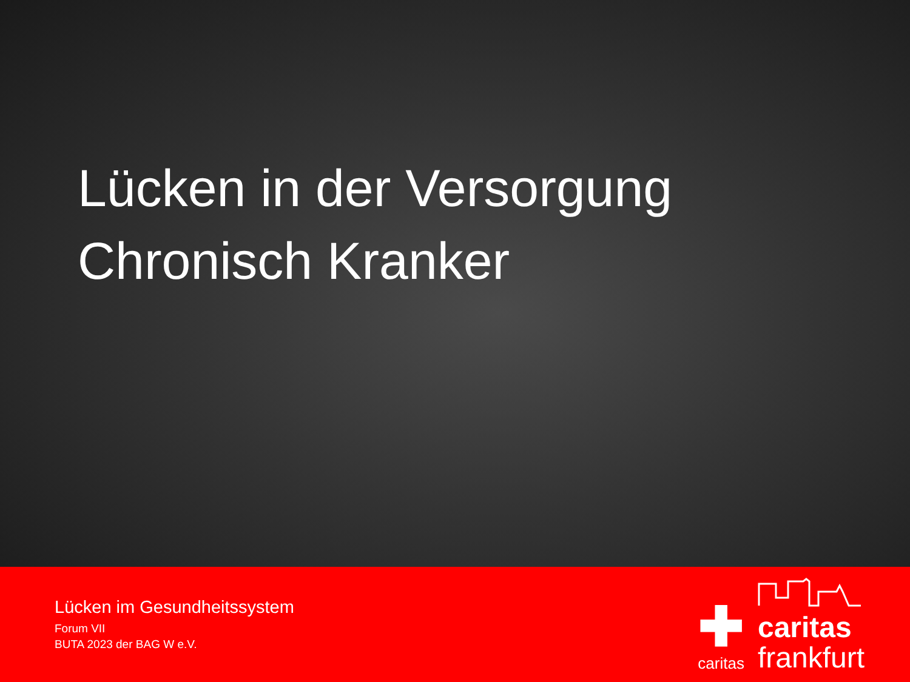Lücken in der Versorgung
Chronisch Kranker
Lücken im Gesundheitssystem
Forum VII
BUTA 2023 der BAG W e.V.
✚
caritas
caritas
frankfurt